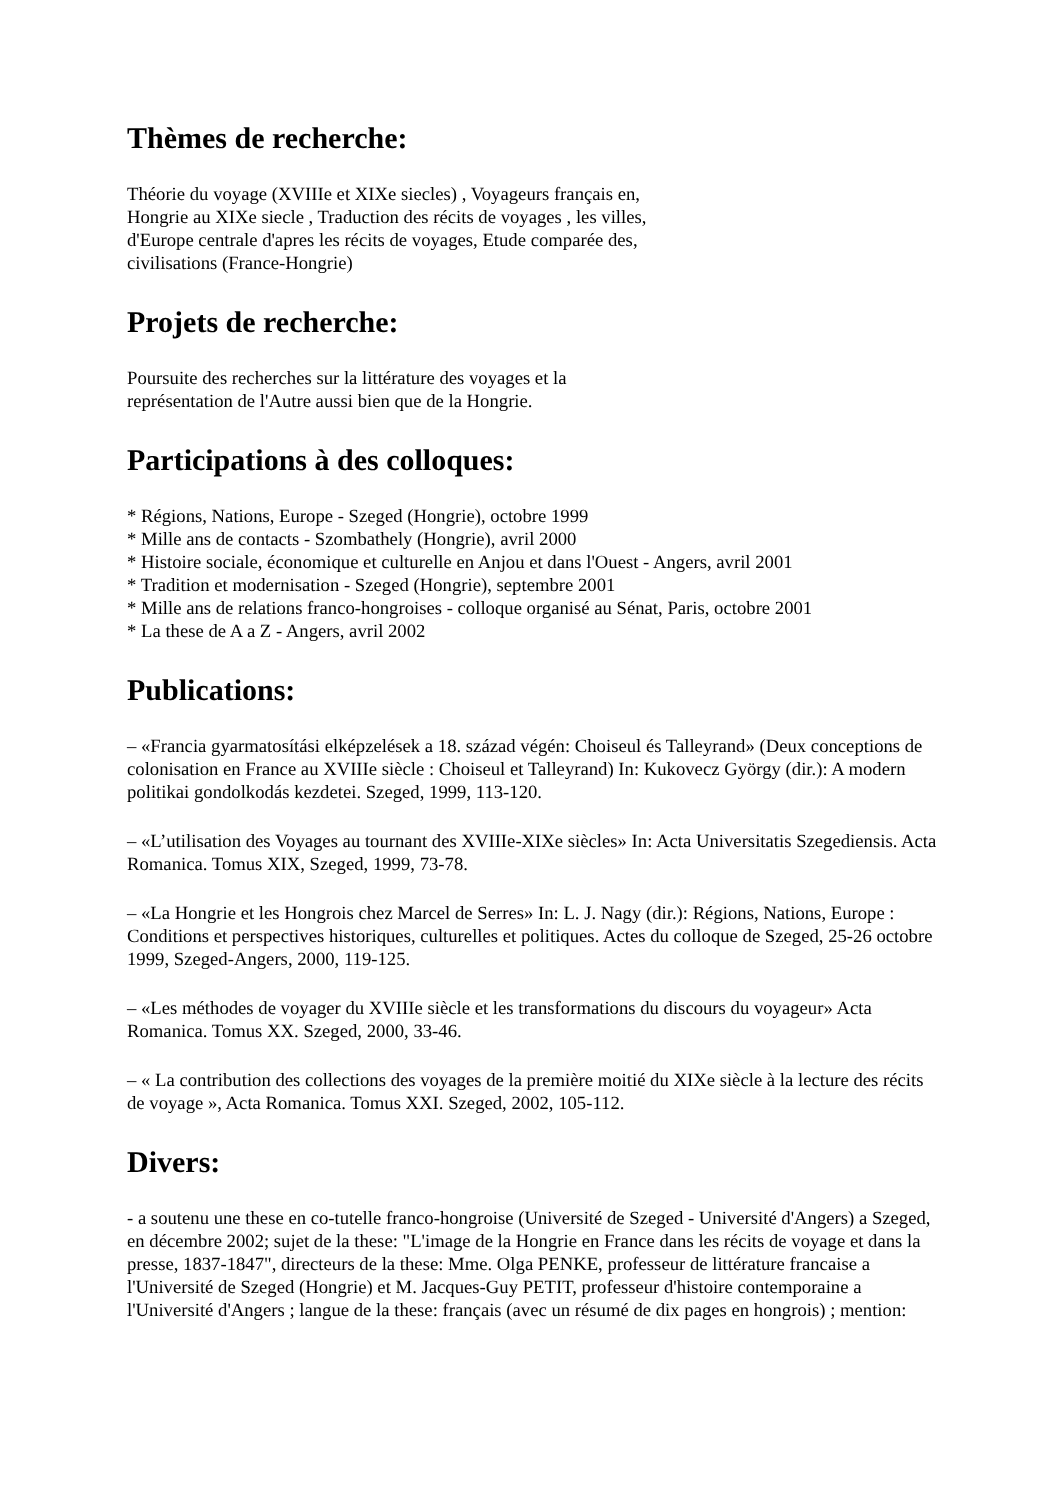Thèmes de recherche:
Théorie du voyage (XVIIIe et XIXe siecles) , Voyageurs français en,
Hongrie au XIXe siecle , Traduction des récits de voyages , les villes,
d'Europe centrale d'apres les récits de voyages, Etude comparée des,
civilisations (France-Hongrie)
Projets de recherche:
Poursuite des recherches sur la littérature des voyages et la
représentation de l'Autre aussi bien que de la Hongrie.
Participations à des colloques:
* Régions, Nations, Europe - Szeged (Hongrie), octobre 1999
* Mille ans de contacts - Szombathely (Hongrie), avril 2000
* Histoire sociale, économique et culturelle en Anjou et dans l'Ouest - Angers, avril 2001
* Tradition et modernisation - Szeged (Hongrie), septembre 2001
* Mille ans de relations franco-hongroises - colloque organisé au Sénat, Paris, octobre 2001
* La these de A a Z - Angers, avril 2002
Publications:
– «Francia gyarmatosítási elképzelések a 18. század végén: Choiseul és Talleyrand» (Deux conceptions de colonisation en France au XVIIIe siècle : Choiseul et Talleyrand) In: Kukovecz György (dir.): A modern politikai gondolkodás kezdetei. Szeged, 1999, 113-120.
– «L’utilisation des Voyages au tournant des XVIIIe-XIXe siècles» In: Acta Universitatis Szegediensis. Acta Romanica. Tomus XIX, Szeged, 1999, 73-78.
– «La Hongrie et les Hongrois chez Marcel de Serres» In: L. J. Nagy (dir.): Régions, Nations, Europe : Conditions et perspectives historiques, culturelles et politiques. Actes du colloque de Szeged, 25-26 octobre 1999, Szeged-Angers, 2000, 119-125.
– «Les méthodes de voyager du XVIIIe siècle et les transformations du discours du voyageur» Acta Romanica. Tomus XX. Szeged, 2000, 33-46.
– « La contribution des collections des voyages de la première moitié du XIXe siècle à la lecture des récits de voyage », Acta Romanica. Tomus XXI. Szeged, 2002, 105-112.
Divers:
- a soutenu une these en co-tutelle franco-hongroise (Université de Szeged - Université d'Angers) a Szeged, en décembre 2002; sujet de la these: "L'image de la Hongrie en France dans les récits de voyage et dans la presse, 1837-1847", directeurs de la these: Mme. Olga PENKE, professeur de littérature francaise a l'Université de Szeged (Hongrie) et M. Jacques-Guy PETIT, professeur d'histoire contemporaine a l'Université d'Angers ; langue de la these: français (avec un résumé de dix pages en hongrois) ; mention: